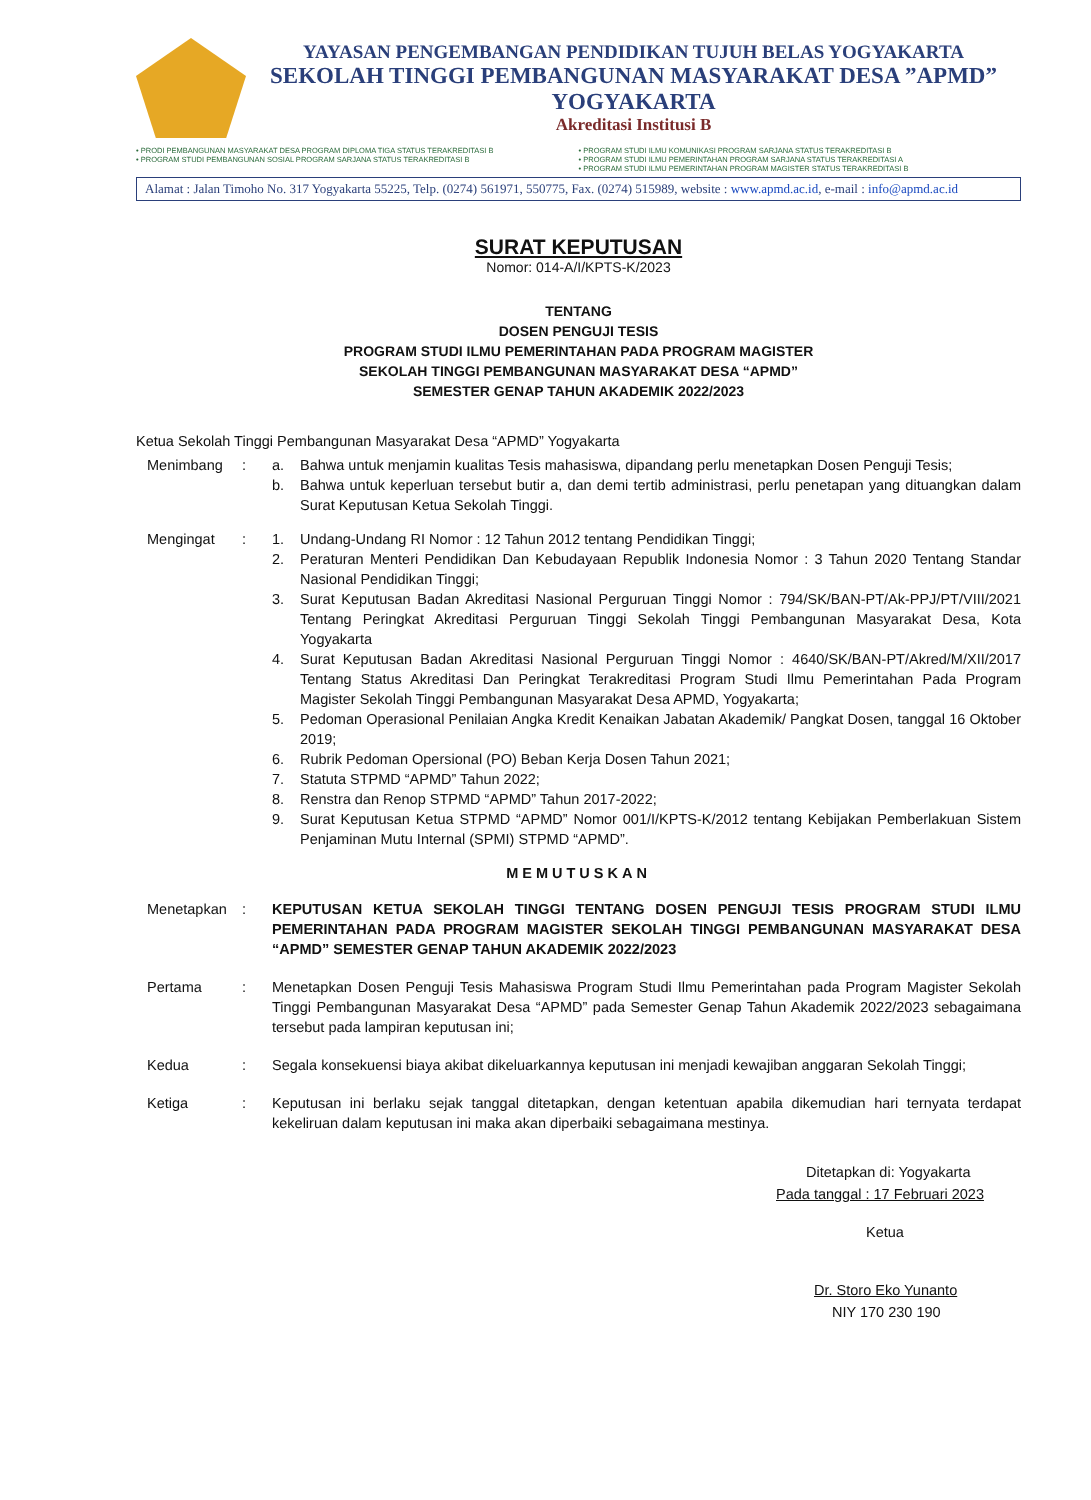YAYASAN PENGEMBANGAN PENDIDIKAN TUJUH BELAS YOGYAKARTA
SEKOLAH TINGGI PEMBANGUNAN MASYARAKAT DESA ”APMD”
YOGYAKARTA
Akreditasi Institusi B
• PRODI PEMBANGUNAN MASYARAKAT DESA PROGRAM DIPLOMA TIGA STATUS TERAKREDITASI B
• PROGRAM STUDI PEMBANGUNAN SOSIAL PROGRAM SARJANA STATUS TERAKREDITASI B
• PROGRAM STUDI ILMU KOMUNIKASI PROGRAM SARJANA STATUS TERAKREDITASI B
• PROGRAM STUDI ILMU PEMERINTAHAN PROGRAM SARJANA STATUS TERAKREDITASI A
• PROGRAM STUDI ILMU PEMERINTAHAN PROGRAM MAGISTER STATUS TERAKREDITASI B
Alamat : Jalan Timoho No. 317 Yogyakarta 55225, Telp. (0274) 561971, 550775, Fax. (0274) 515989, website : www.apmd.ac.id, e-mail : info@apmd.ac.id
SURAT KEPUTUSAN
Nomor: 014-A/I/KPTS-K/2023
TENTANG
DOSEN PENGUJI TESIS
PROGRAM STUDI ILMU PEMERINTAHAN PADA PROGRAM MAGISTER
SEKOLAH TINGGI PEMBANGUNAN MASYARAKAT DESA “APMD”
SEMESTER GENAP TAHUN AKADEMIK 2022/2023
Ketua Sekolah Tinggi Pembangunan Masyarakat Desa “APMD” Yogyakarta
Menimbang : a. Bahwa untuk menjamin kualitas Tesis mahasiswa, dipandang perlu menetapkan Dosen Penguji Tesis;
b. Bahwa untuk keperluan tersebut butir a, dan demi tertib administrasi, perlu penetapan yang dituangkan dalam Surat Keputusan Ketua Sekolah Tinggi.
Mengingat : 1. Undang-Undang RI Nomor : 12 Tahun 2012 tentang Pendidikan Tinggi;
2. Peraturan Menteri Pendidikan Dan Kebudayaan Republik Indonesia Nomor : 3 Tahun 2020 Tentang Standar Nasional Pendidikan Tinggi;
3. Surat Keputusan Badan Akreditasi Nasional Perguruan Tinggi Nomor : 794/SK/BAN-PT/Ak-PPJ/PT/VIII/2021 Tentang Peringkat Akreditasi Perguruan Tinggi Sekolah Tinggi Pembangunan Masyarakat Desa, Kota Yogyakarta
4. Surat Keputusan Badan Akreditasi Nasional Perguruan Tinggi Nomor : 4640/SK/BAN-PT/Akred/M/XII/2017 Tentang Status Akreditasi Dan Peringkat Terakreditasi Program Studi Ilmu Pemerintahan Pada Program Magister Sekolah Tinggi Pembangunan Masyarakat Desa APMD, Yogyakarta;
5. Pedoman Operasional Penilaian Angka Kredit Kenaikan Jabatan Akademik/ Pangkat Dosen, tanggal 16 Oktober 2019;
6. Rubrik Pedoman Opersional (PO) Beban Kerja Dosen Tahun 2021;
7. Statuta STPMD “APMD” Tahun 2022;
8. Renstra dan Renop STPMD “APMD” Tahun 2017-2022;
9. Surat Keputusan Ketua STPMD “APMD” Nomor 001/I/KPTS-K/2012 tentang Kebijakan Pemberlakuan Sistem Penjaminan Mutu Internal (SPMI) STPMD “APMD”.
MEMUTUSKAN
Menetapkan : KEPUTUSAN KETUA SEKOLAH TINGGI TENTANG DOSEN PENGUJI TESIS PROGRAM STUDI ILMU PEMERINTAHAN PADA PROGRAM MAGISTER SEKOLAH TINGGI PEMBANGUNAN MASYARAKAT DESA “APMD” SEMESTER GENAP TAHUN AKADEMIK 2022/2023
Pertama : Menetapkan Dosen Penguji Tesis Mahasiswa Program Studi Ilmu Pemerintahan pada Program Magister Sekolah Tinggi Pembangunan Masyarakat Desa “APMD” pada Semester Genap Tahun Akademik 2022/2023 sebagaimana tersebut pada lampiran keputusan ini;
Kedua : Segala konsekuensi biaya akibat dikeluarkannya keputusan ini menjadi kewajiban anggaran Sekolah Tinggi;
Ketiga : Keputusan ini berlaku sejak tanggal ditetapkan, dengan ketentuan apabila dikemudian hari ternyata terdapat kekeliruan dalam keputusan ini maka akan diperbaiki sebagaimana mestinya.
Ditetapkan di: Yogyakarta
Pada tanggal : 17 Februari 2023
Ketua
Dr. Storo Eko Yunanto
NIY 170 230 190